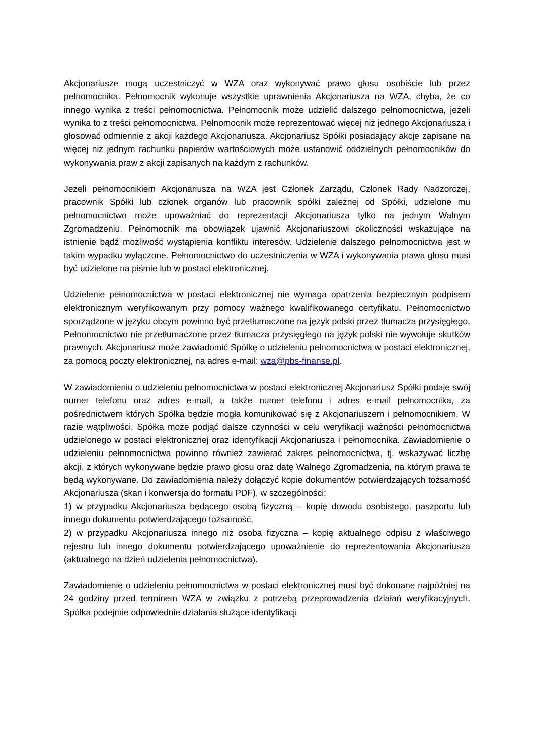Akcjonariusze mogą uczestniczyć w WZA oraz wykonywać prawo głosu osobiście lub przez pełnomocnika. Pełnomocnik wykonuje wszystkie uprawnienia Akcjonariusza na WZA, chyba, że co innego wynika z treści pełnomocnictwa. Pełnomocnik może udzielić dalszego pełnomocnictwa, jeżeli wynika to z treści pełnomocnictwa. Pełnomocnik może reprezentować więcej niż jednego Akcjonariusza i głosować odmiennie z akcji każdego Akcjonariusza. Akcjonariusz Spółki posiadający akcje zapisane na więcej niż jednym rachunku papierów wartościowych może ustanowić oddzielnych pełnomocników do wykonywania praw z akcji zapisanych na każdym z rachunków.
Jeżeli pełnomocnikiem Akcjonariusza na WZA jest Członek Zarządu, Członek Rady Nadzorczej, pracownik Spółki lub członek organów lub pracownik spółki zależnej od Spółki, udzielone mu pełnomocnictwo może upoważniać do reprezentacji Akcjonariusza tylko na jednym Walnym Zgromadzeniu. Pełnomocnik ma obowiązek ujawnić Akcjonariuszowi okoliczności wskazujące na istnienie bądź możliwość wystąpienia konfliktu interesów. Udzielenie dalszego pełnomocnictwa jest w takim wypadku wyłączone. Pełnomocnictwo do uczestniczenia w WZA i wykonywania prawa głosu musi być udzielone na piśmie lub w postaci elektronicznej.
Udzielenie pełnomocnictwa w postaci elektronicznej nie wymaga opatrzenia bezpiecznym podpisem elektronicznym weryfikowanym przy pomocy ważnego kwalifikowanego certyfikatu. Pełnomocnictwo sporządzone w języku obcym powinno być przetłumaczone na język polski przez tłumacza przysięgłego. Pełnomocnictwo nie przetłumaczone przez tłumacza przysięgłego na język polski nie wywołuje skutków prawnych. Akcjonariusz może zawiadomić Spółkę o udzieleniu pełnomocnictwa w postaci elektronicznej, za pomocą poczty elektronicznej, na adres e-mail: wza@pbs-finanse.pl.
W zawiadomieniu o udzieleniu pełnomocnictwa w postaci elektronicznej Akcjonariusz Spółki podaje swój numer telefonu oraz adres e-mail, a także numer telefonu i adres e-mail pełnomocnika, za pośrednictwem których Spółka będzie mogła komunikować się z Akcjonariuszem i pełnomocnikiem. W razie wątpliwości, Spółka może podjąć dalsze czynności w celu weryfikacji ważności pełnomocnictwa udzielonego w postaci elektronicznej oraz identyfikacji Akcjonariusza i pełnomocnika. Zawiadomienie o udzieleniu pełnomocnictwa powinno również zawierać zakres pełnomocnictwa, tj. wskazywać liczbę akcji, z których wykonywane będzie prawo głosu oraz datę Walnego Zgromadzenia, na którym prawa te będą wykonywane. Do zawiadomienia należy dołączyć kopie dokumentów potwierdzających tożsamość Akcjonariusza (skan i konwersja do formatu PDF), w szczególności:
1) w przypadku Akcjonariusza będącego osobą fizyczną – kopię dowodu osobistego, paszportu lub innego dokumentu potwierdzającego tożsamość,
2) w przypadku Akcjonariusza innego niż osoba fizyczna – kopię aktualnego odpisu z właściwego rejestru lub innego dokumentu potwierdzającego upoważnienie do reprezentowania Akcjonariusza (aktualnego na dzień udzielenia pełnomocnictwa).
Zawiadomienie o udzieleniu pełnomocnictwa w postaci elektronicznej musi być dokonane najpóźniej na 24 godziny przed terminem WZA w związku z potrzebą przeprowadzenia działań weryfikacyjnych. Spółka podejmie odpowiednie działania służące identyfikacji